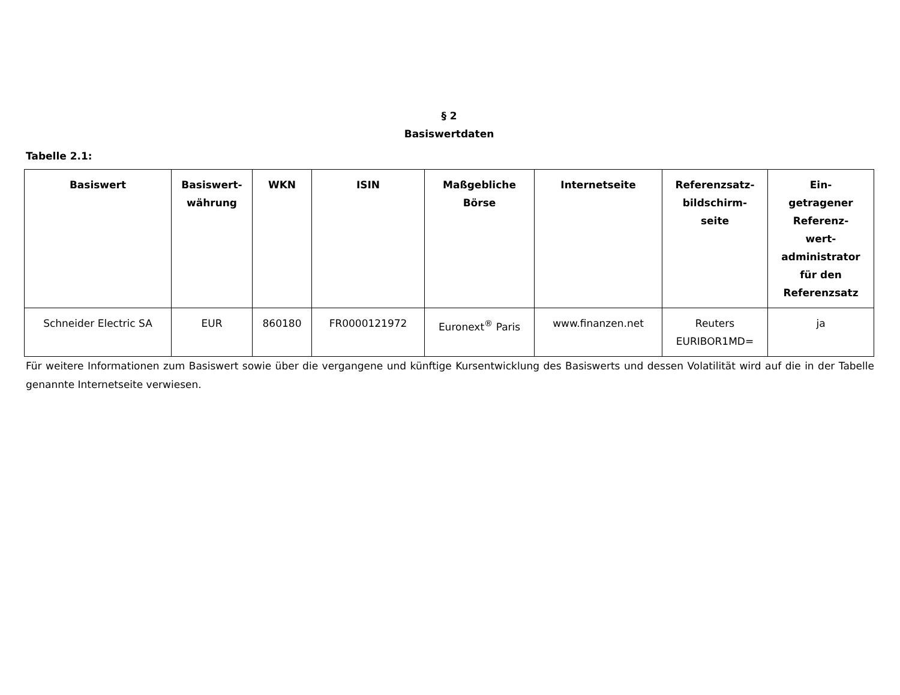§ 2
Basiswertdaten
Tabelle 2.1:
| Basiswert | Basiswert- währung | WKN | ISIN | Maßgebliche Börse | Internetseite | Referenzsatz- bildschirm- seite | Ein- getragener Referenz- wert- administrator für den Referenzsatz |
| --- | --- | --- | --- | --- | --- | --- | --- |
| Schneider Electric SA | EUR | 860180 | FR0000121972 | Euronext<sup>®</sup> Paris | www.finanzen.net | Reuters EURIBOR1MD= | ja |
Für weitere Informationen zum Basiswert sowie über die vergangene und künftige Kursentwicklung des Basiswerts und dessen Volatilität wird auf die in der Tabelle genannte Internetseite verwiesen.